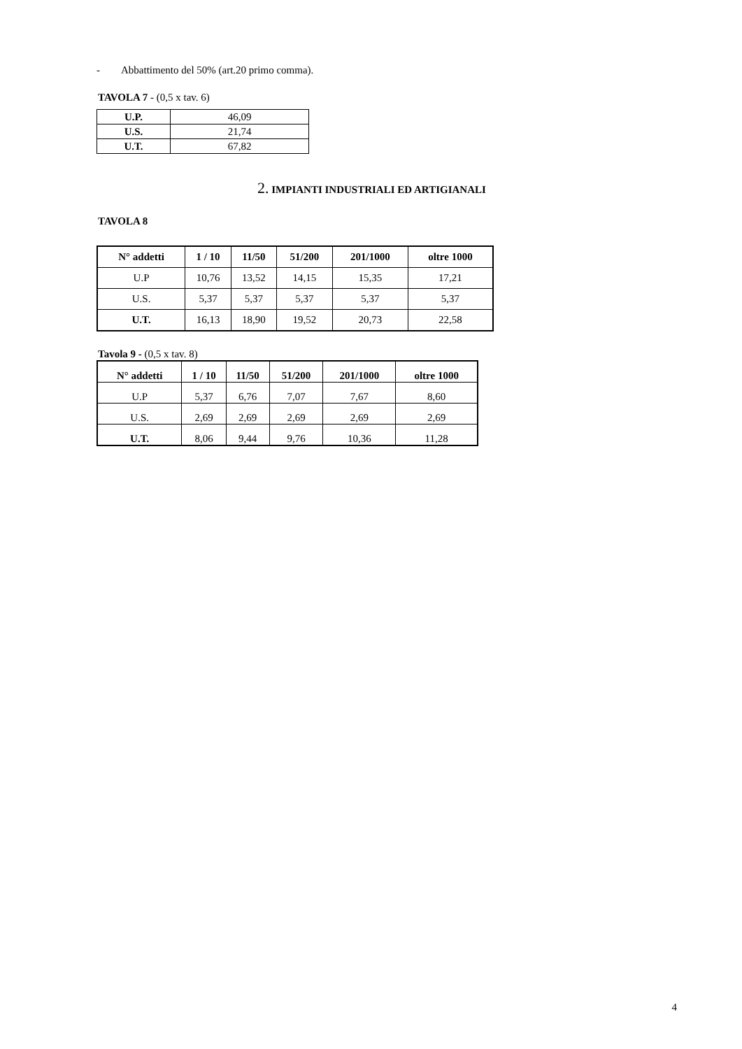- Abbattimento del 50% (art.20 primo comma).
TAVOLA 7 - (0,5 x tav. 6)
| U.P. | 46,09 |
| U.S. | 21,74 |
| U.T. | 67,82 |
2. IMPIANTI INDUSTRIALI ED ARTIGIANALI
TAVOLA 8
| N° addetti | 1 / 10 | 11/50 | 51/200 | 201/1000 | oltre 1000 |
| --- | --- | --- | --- | --- | --- |
| U.P | 10,76 | 13,52 | 14,15 | 15,35 | 17,21 |
| U.S. | 5,37 | 5,37 | 5,37 | 5,37 | 5,37 |
| U.T. | 16,13 | 18,90 | 19,52 | 20,73 | 22,58 |
Tavola 9 - (0,5 x tav. 8)
| N° addetti | 1 / 10 | 11/50 | 51/200 | 201/1000 | oltre 1000 |
| --- | --- | --- | --- | --- | --- |
| U.P | 5,37 | 6,76 | 7,07 | 7,67 | 8,60 |
| U.S. | 2,69 | 2,69 | 2,69 | 2,69 | 2,69 |
| U.T. | 8,06 | 9,44 | 9,76 | 10,36 | 11,28 |
4